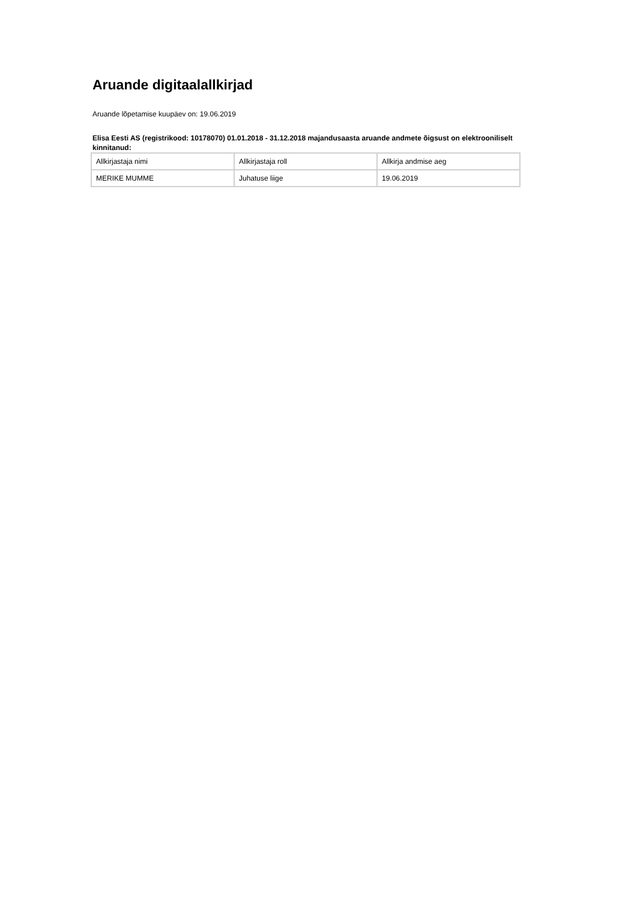Aruande digitaalallkirjad
Aruande lõpetamise kuupäev on: 19.06.2019
Elisa Eesti AS (registrikood: 10178070) 01.01.2018 - 31.12.2018 majandusaasta aruande andmete õigsust on elektrooniliselt kinnitanud:
| Allkirjastaja nimi | Allkirjastaja roll | Allkirja andmise aeg |
| MERIKE MUMME | Juhatuse liige | 19.06.2019 |